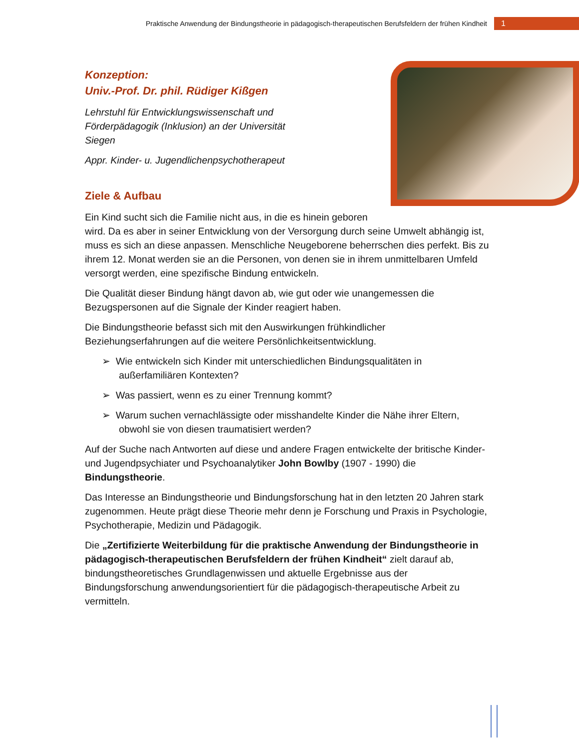Praktische Anwendung der Bindungstheorie in pädagogisch-therapeutischen Berufsfeldern der frühen Kindheit 1
Konzeption:
Univ.-Prof. Dr. phil. Rüdiger Kißgen
Lehrstuhl für Entwicklungswissenschaft und
Förderpädagogik (Inklusion) an der Universität
Siegen
Appr. Kinder- u. Jugendlichenpsychotherapeut
Ziele & Aufbau
Ein Kind sucht sich die Familie nicht aus, in die es hinein geboren wird. Da es aber in seiner Entwicklung von der Versorgung durch seine Umwelt abhängig ist, muss es sich an diese anpassen. Menschliche Neugeborene beherrschen dies perfekt. Bis zu ihrem 12. Monat werden sie an die Personen, von denen sie in ihrem unmittelbaren Umfeld versorgt werden, eine spezifische Bindung entwickeln.
Die Qualität dieser Bindung hängt davon ab, wie gut oder wie unangemessen die Bezugspersonen auf die Signale der Kinder reagiert haben.
Die Bindungstheorie befasst sich mit den Auswirkungen frühkindlicher Beziehungserfahrungen auf die weitere Persönlichkeitsentwicklung.
➢ Wie entwickeln sich Kinder mit unterschiedlichen Bindungsqualitäten in außerfamiliären Kontexten?
➢ Was passiert, wenn es zu einer Trennung kommt?
➢ Warum suchen vernachlässigte oder misshandelte Kinder die Nähe ihrer Eltern, obwohl sie von diesen traumatisiert werden?
Auf der Suche nach Antworten auf diese und andere Fragen entwickelte der britische Kinder- und Jugendpsychiater und Psychoanalytiker John Bowlby (1907 - 1990) die Bindungstheorie.
Das Interesse an Bindungstheorie und Bindungsforschung hat in den letzten 20 Jahren stark zugenommen. Heute prägt diese Theorie mehr denn je Forschung und Praxis in Psychologie, Psychotherapie, Medizin und Pädagogik.
Die „Zertifizierte Weiterbildung für die praktische Anwendung der Bindungstheorie in pädagogisch-therapeutischen Berufsfeldern der frühen Kindheit“ zielt darauf ab, bindungstheoretisches Grundlagenwissen und aktuelle Ergebnisse aus der Bindungsforschung anwendungsorientiert für die pädagogisch-therapeutische Arbeit zu vermitteln.